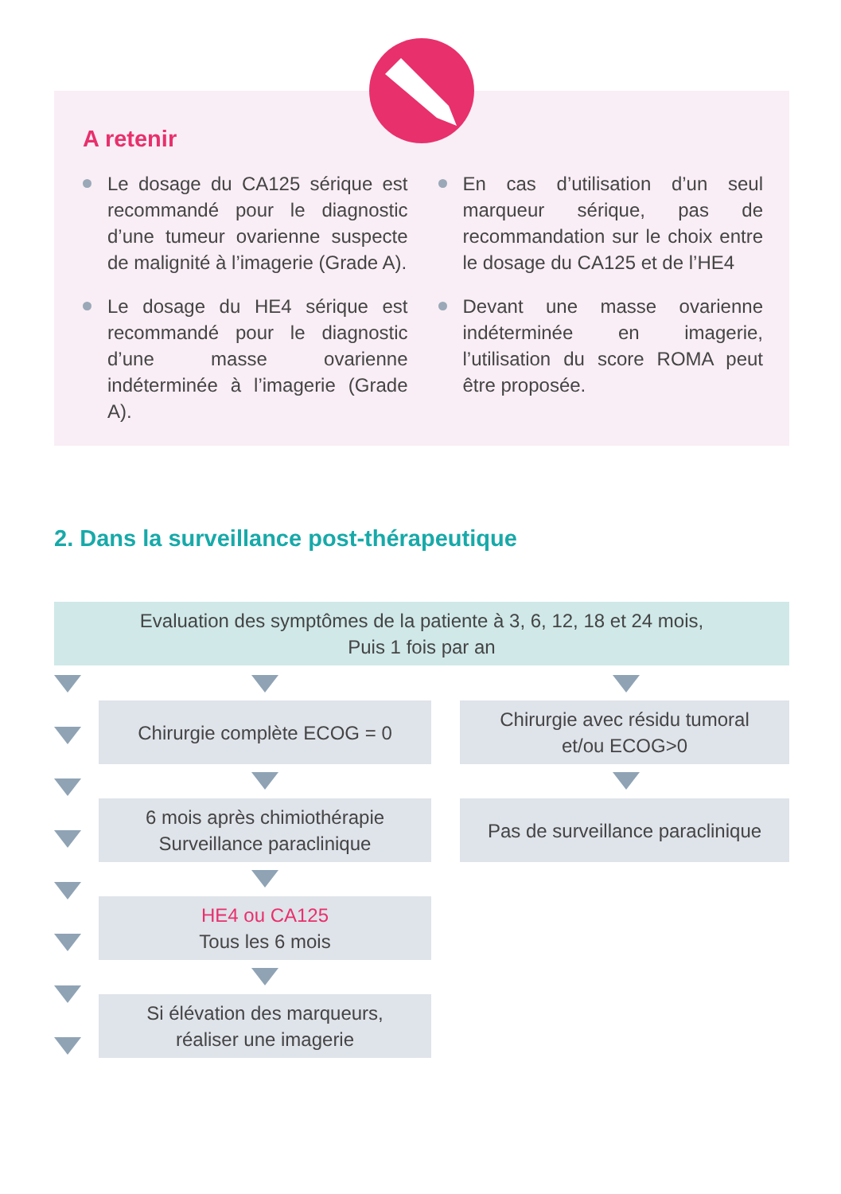A retenir
Le dosage du CA125 sérique est recommandé pour le diagnostic d’une tumeur ovarienne suspecte de malignité à l’imagerie (Grade A).
Le dosage du HE4 sérique est recommandé pour le diagnostic d’une masse ovarienne indéterminée à l’imagerie (Grade A).
En cas d’utilisation d’un seul marqueur sérique, pas de recommandation sur le choix entre le dosage du CA125 et de l’HE4
Devant une masse ovarienne indéterminée en imagerie, l’utilisation du score ROMA peut être proposée.
2. Dans la surveillance post-thérapeutique
Evaluation des symptômes de la patiente à 3, 6, 12, 18 et 24 mois,
Puis 1 fois par an
Chirurgie complète ECOG = 0
Chirurgie avec résidu tumoral
et/ou ECOG>0
6 mois après chimiothérapie
Surveillance paraclinique
Pas de surveillance paraclinique
HE4 ou CA125
Tous les 6 mois
Si élévation des marqueurs,
réaliser une imagerie